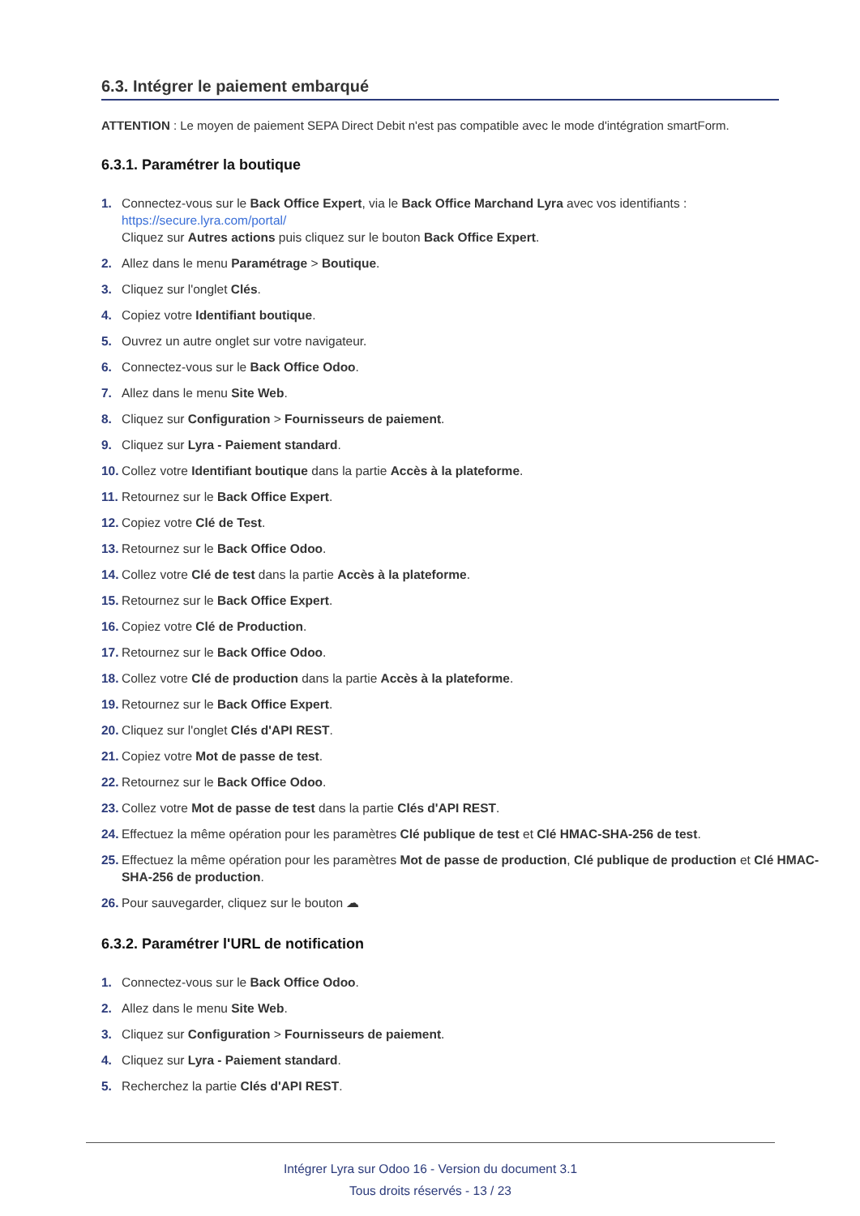6.3. Intégrer le paiement embarqué
ATTENTION : Le moyen de paiement SEPA Direct Debit n'est pas compatible avec le mode d'intégration smartForm.
6.3.1. Paramétrer la boutique
1. Connectez-vous sur le Back Office Expert, via le Back Office Marchand Lyra avec vos identifiants :
https://secure.lyra.com/portal/
Cliquez sur Autres actions puis cliquez sur le bouton Back Office Expert.
2. Allez dans le menu Paramétrage > Boutique.
3. Cliquez sur l'onglet Clés.
4. Copiez votre Identifiant boutique.
5. Ouvrez un autre onglet sur votre navigateur.
6. Connectez-vous sur le Back Office Odoo.
7. Allez dans le menu Site Web.
8. Cliquez sur Configuration > Fournisseurs de paiement.
9. Cliquez sur Lyra - Paiement standard.
10. Collez votre Identifiant boutique dans la partie Accès à la plateforme.
11. Retournez sur le Back Office Expert.
12. Copiez votre Clé de Test.
13. Retournez sur le Back Office Odoo.
14. Collez votre Clé de test dans la partie Accès à la plateforme.
15. Retournez sur le Back Office Expert.
16. Copiez votre Clé de Production.
17. Retournez sur le Back Office Odoo.
18. Collez votre Clé de production dans la partie Accès à la plateforme.
19. Retournez sur le Back Office Expert.
20. Cliquez sur l'onglet Clés d'API REST.
21. Copiez votre Mot de passe de test.
22. Retournez sur le Back Office Odoo.
23. Collez votre Mot de passe de test dans la partie Clés d'API REST.
24. Effectuez la même opération pour les paramètres Clé publique de test et Clé HMAC-SHA-256 de test.
25. Effectuez la même opération pour les paramètres Mot de passe de production, Clé publique de production et Clé HMAC-SHA-256 de production.
26. Pour sauvegarder, cliquez sur le bouton ☁
6.3.2. Paramétrer l'URL de notification
1. Connectez-vous sur le Back Office Odoo.
2. Allez dans le menu Site Web.
3. Cliquez sur Configuration > Fournisseurs de paiement.
4. Cliquez sur Lyra - Paiement standard.
5. Recherchez la partie Clés d'API REST.
Intégrer Lyra sur Odoo 16 - Version du document 3.1
Tous droits réservés - 13 / 23